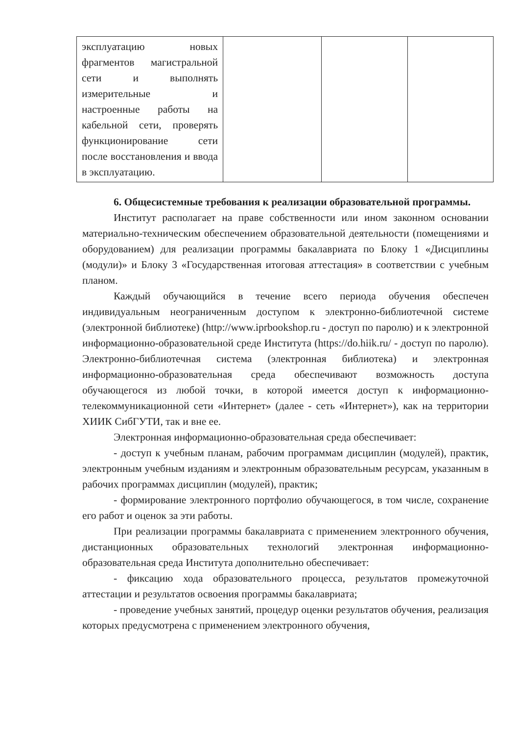| эксплуатацию новых фрагментов магистральной сети и выполнять измерительные и настроенные работы на кабельной сети, проверять функционирование сети после восстановления и ввода в эксплуатацию. | | | |
6. Общесистемные требования к реализации образовательной программы.
Институт располагает на праве собственности или ином законном основании материально-техническим обеспечением образовательной деятельности (помещениями и оборудованием) для реализации программы бакалавриата по Блоку 1 «Дисциплины (модули)» и Блоку 3 «Государственная итоговая аттестация» в соответствии с учебным планом.
Каждый обучающийся в течение всего периода обучения обеспечен индивидуальным неограниченным доступом к электронно-библиотечной системе (электронной библиотеке) (http://www.iprbookshop.ru - доступ по паролю) и к электронной информационно-образовательной среде Института (https://do.hiik.ru/ - доступ по паролю). Электронно-библиотечная система (электронная библиотека) и электронная информационно-образовательная среда обеспечивают возможность доступа обучающегося из любой точки, в которой имеется доступ к информационно-телекоммуникационной сети «Интернет» (далее - сеть «Интернет»), как на территории ХИИК СибГУТИ, так и вне ее.
Электронная информационно-образовательная среда обеспечивает:
- доступ к учебным планам, рабочим программам дисциплин (модулей), практик, электронным учебным изданиям и электронным образовательным ресурсам, указанным в рабочих программах дисциплин (модулей), практик;
- формирование электронного портфолио обучающегося, в том числе, сохранение его работ и оценок за эти работы.
При реализации программы бакалавриата с применением электронного обучения, дистанционных образовательных технологий электронная информационно-образовательная среда Института дополнительно обеспечивает:
- фиксацию хода образовательного процесса, результатов промежуточной аттестации и результатов освоения программы бакалавриата;
- проведение учебных занятий, процедур оценки результатов обучения, реализация которых предусмотрена с применением электронного обучения,